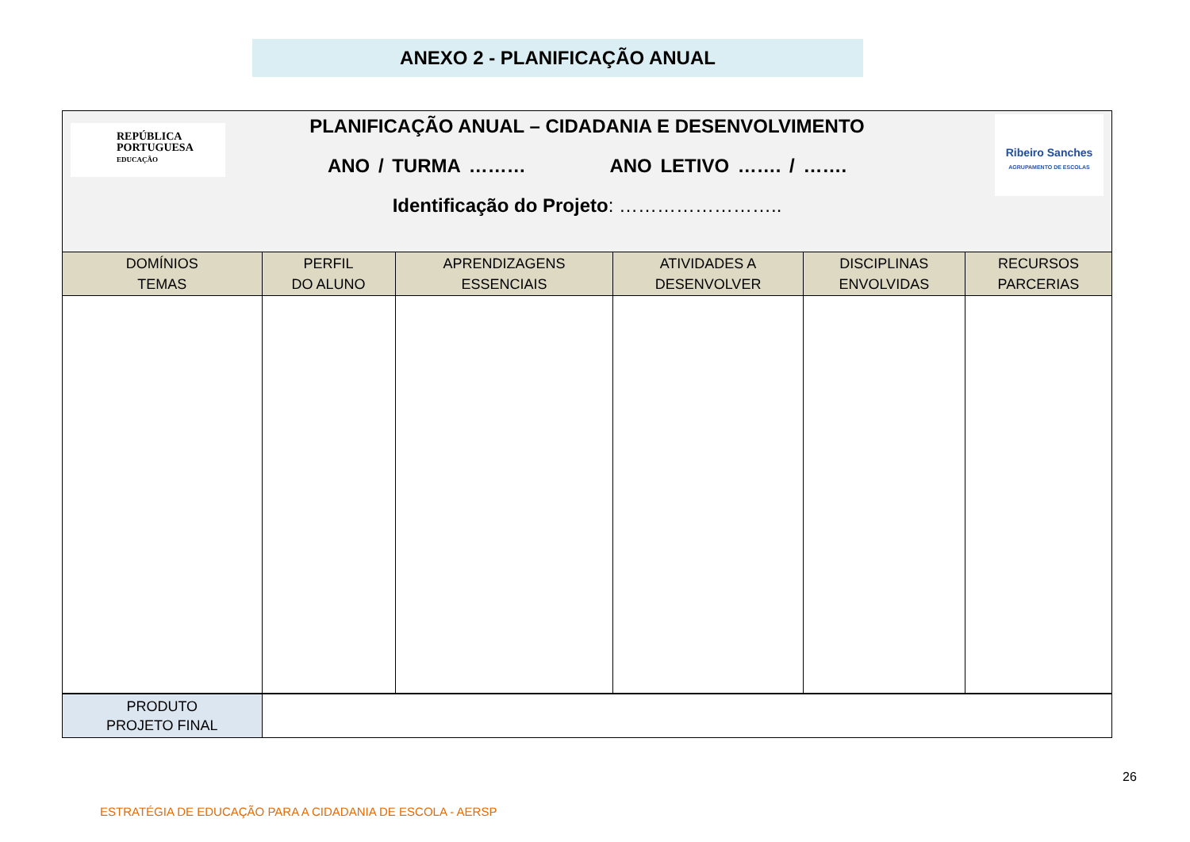ANEXO 2 - PLANIFICAÇÃO ANUAL
| REPÚBLICA PORTUGUESA EDUCAÇÃO PLANIFICAÇÃO ANUAL – CIDADANIA E DESENVOLVIMENTO ANO / TURMA ……… ANO LETIVO ……. / ……. Identificação do Projeto : …………………….. Ribeiro Sanches AGRUPAMENTO DE ESCOLAS | | | | | |
| DOMÍNIOS TEMAS | PERFIL DO ALUNO | APRENDIZAGENS ESSENCIAIS | ATIVIDADES A DESENVOLVER | DISCIPLINAS ENVOLVIDAS | RECURSOS PARCERIAS |
| PRODUTO PROJETO FINAL | | | | | |
26
ESTRATÉGIA DE EDUCAÇÃO PARA A CIDADANIA DE ESCOLA - AERSP